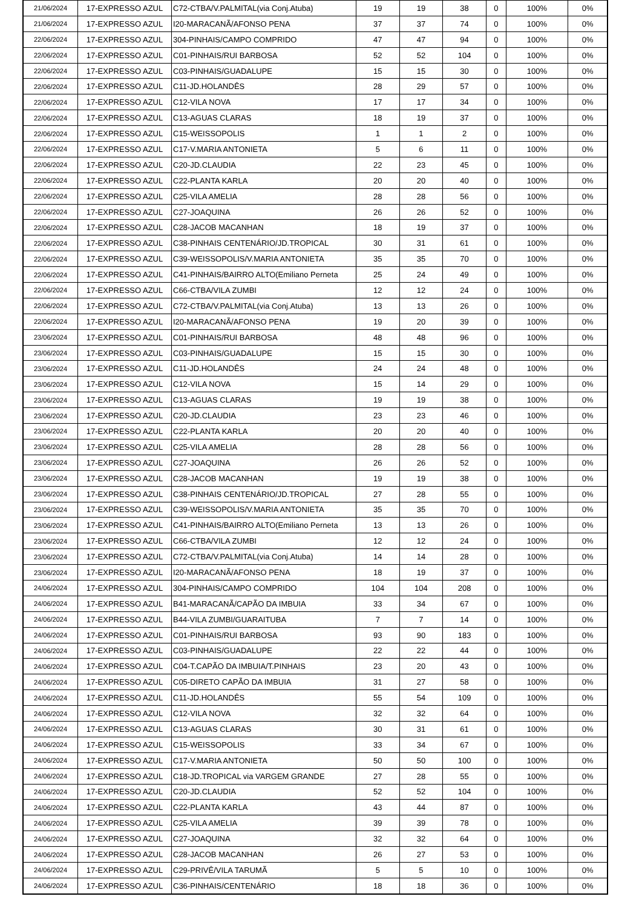| 21/06/2024 | 17-EXPRESSO AZUL | C72-CTBA/V.PALMITAL(via Conj.Atuba) | 19 | 19 | 38 | 0 | 100% | 0% |
| 21/06/2024 | 17-EXPRESSO AZUL | I20-MARACANÃ/AFONSO PENA | 37 | 37 | 74 | 0 | 100% | 0% |
| 22/06/2024 | 17-EXPRESSO AZUL | 304-PINHAIS/CAMPO COMPRIDO | 47 | 47 | 94 | 0 | 100% | 0% |
| 22/06/2024 | 17-EXPRESSO AZUL | C01-PINHAIS/RUI BARBOSA | 52 | 52 | 104 | 0 | 100% | 0% |
| 22/06/2024 | 17-EXPRESSO AZUL | C03-PINHAIS/GUADALUPE | 15 | 15 | 30 | 0 | 100% | 0% |
| 22/06/2024 | 17-EXPRESSO AZUL | C11-JD.HOLANDÊS | 28 | 29 | 57 | 0 | 100% | 0% |
| 22/06/2024 | 17-EXPRESSO AZUL | C12-VILA NOVA | 17 | 17 | 34 | 0 | 100% | 0% |
| 22/06/2024 | 17-EXPRESSO AZUL | C13-AGUAS CLARAS | 18 | 19 | 37 | 0 | 100% | 0% |
| 22/06/2024 | 17-EXPRESSO AZUL | C15-WEISSOPOLIS | 1 | 1 | 2 | 0 | 100% | 0% |
| 22/06/2024 | 17-EXPRESSO AZUL | C17-V.MARIA ANTONIETA | 5 | 6 | 11 | 0 | 100% | 0% |
| 22/06/2024 | 17-EXPRESSO AZUL | C20-JD.CLAUDIA | 22 | 23 | 45 | 0 | 100% | 0% |
| 22/06/2024 | 17-EXPRESSO AZUL | C22-PLANTA KARLA | 20 | 20 | 40 | 0 | 100% | 0% |
| 22/06/2024 | 17-EXPRESSO AZUL | C25-VILA AMELIA | 28 | 28 | 56 | 0 | 100% | 0% |
| 22/06/2024 | 17-EXPRESSO AZUL | C27-JOAQUINA | 26 | 26 | 52 | 0 | 100% | 0% |
| 22/06/2024 | 17-EXPRESSO AZUL | C28-JACOB MACANHAN | 18 | 19 | 37 | 0 | 100% | 0% |
| 22/06/2024 | 17-EXPRESSO AZUL | C38-PINHAIS CENTENÁRIO/JD.TROPICAL | 30 | 31 | 61 | 0 | 100% | 0% |
| 22/06/2024 | 17-EXPRESSO AZUL | C39-WEISSOPOLIS/V.MARIA ANTONIETA | 35 | 35 | 70 | 0 | 100% | 0% |
| 22/06/2024 | 17-EXPRESSO AZUL | C41-PINHAIS/BAIRRO ALTO(Emiliano Perneta | 25 | 24 | 49 | 0 | 100% | 0% |
| 22/06/2024 | 17-EXPRESSO AZUL | C66-CTBA/VILA ZUMBI | 12 | 12 | 24 | 0 | 100% | 0% |
| 22/06/2024 | 17-EXPRESSO AZUL | C72-CTBA/V.PALMITAL(via Conj.Atuba) | 13 | 13 | 26 | 0 | 100% | 0% |
| 22/06/2024 | 17-EXPRESSO AZUL | I20-MARACANÃ/AFONSO PENA | 19 | 20 | 39 | 0 | 100% | 0% |
| 23/06/2024 | 17-EXPRESSO AZUL | C01-PINHAIS/RUI BARBOSA | 48 | 48 | 96 | 0 | 100% | 0% |
| 23/06/2024 | 17-EXPRESSO AZUL | C03-PINHAIS/GUADALUPE | 15 | 15 | 30 | 0 | 100% | 0% |
| 23/06/2024 | 17-EXPRESSO AZUL | C11-JD.HOLANDÊS | 24 | 24 | 48 | 0 | 100% | 0% |
| 23/06/2024 | 17-EXPRESSO AZUL | C12-VILA NOVA | 15 | 14 | 29 | 0 | 100% | 0% |
| 23/06/2024 | 17-EXPRESSO AZUL | C13-AGUAS CLARAS | 19 | 19 | 38 | 0 | 100% | 0% |
| 23/06/2024 | 17-EXPRESSO AZUL | C20-JD.CLAUDIA | 23 | 23 | 46 | 0 | 100% | 0% |
| 23/06/2024 | 17-EXPRESSO AZUL | C22-PLANTA KARLA | 20 | 20 | 40 | 0 | 100% | 0% |
| 23/06/2024 | 17-EXPRESSO AZUL | C25-VILA AMELIA | 28 | 28 | 56 | 0 | 100% | 0% |
| 23/06/2024 | 17-EXPRESSO AZUL | C27-JOAQUINA | 26 | 26 | 52 | 0 | 100% | 0% |
| 23/06/2024 | 17-EXPRESSO AZUL | C28-JACOB MACANHAN | 19 | 19 | 38 | 0 | 100% | 0% |
| 23/06/2024 | 17-EXPRESSO AZUL | C38-PINHAIS CENTENÁRIO/JD.TROPICAL | 27 | 28 | 55 | 0 | 100% | 0% |
| 23/06/2024 | 17-EXPRESSO AZUL | C39-WEISSOPOLIS/V.MARIA ANTONIETA | 35 | 35 | 70 | 0 | 100% | 0% |
| 23/06/2024 | 17-EXPRESSO AZUL | C41-PINHAIS/BAIRRO ALTO(Emiliano Perneta | 13 | 13 | 26 | 0 | 100% | 0% |
| 23/06/2024 | 17-EXPRESSO AZUL | C66-CTBA/VILA ZUMBI | 12 | 12 | 24 | 0 | 100% | 0% |
| 23/06/2024 | 17-EXPRESSO AZUL | C72-CTBA/V.PALMITAL(via Conj.Atuba) | 14 | 14 | 28 | 0 | 100% | 0% |
| 23/06/2024 | 17-EXPRESSO AZUL | I20-MARACANÃ/AFONSO PENA | 18 | 19 | 37 | 0 | 100% | 0% |
| 24/06/2024 | 17-EXPRESSO AZUL | 304-PINHAIS/CAMPO COMPRIDO | 104 | 104 | 208 | 0 | 100% | 0% |
| 24/06/2024 | 17-EXPRESSO AZUL | B41-MARACANÃ/CAPÃO DA IMBUIA | 33 | 34 | 67 | 0 | 100% | 0% |
| 24/06/2024 | 17-EXPRESSO AZUL | B44-VILA ZUMBI/GUARAITUBA | 7 | 7 | 14 | 0 | 100% | 0% |
| 24/06/2024 | 17-EXPRESSO AZUL | C01-PINHAIS/RUI BARBOSA | 93 | 90 | 183 | 0 | 100% | 0% |
| 24/06/2024 | 17-EXPRESSO AZUL | C03-PINHAIS/GUADALUPE | 22 | 22 | 44 | 0 | 100% | 0% |
| 24/06/2024 | 17-EXPRESSO AZUL | C04-T.CAPÃO DA IMBUIA/T.PINHAIS | 23 | 20 | 43 | 0 | 100% | 0% |
| 24/06/2024 | 17-EXPRESSO AZUL | C05-DIRETO CAPÃO DA IMBUIA | 31 | 27 | 58 | 0 | 100% | 0% |
| 24/06/2024 | 17-EXPRESSO AZUL | C11-JD.HOLANDÊS | 55 | 54 | 109 | 0 | 100% | 0% |
| 24/06/2024 | 17-EXPRESSO AZUL | C12-VILA NOVA | 32 | 32 | 64 | 0 | 100% | 0% |
| 24/06/2024 | 17-EXPRESSO AZUL | C13-AGUAS CLARAS | 30 | 31 | 61 | 0 | 100% | 0% |
| 24/06/2024 | 17-EXPRESSO AZUL | C15-WEISSOPOLIS | 33 | 34 | 67 | 0 | 100% | 0% |
| 24/06/2024 | 17-EXPRESSO AZUL | C17-V.MARIA ANTONIETA | 50 | 50 | 100 | 0 | 100% | 0% |
| 24/06/2024 | 17-EXPRESSO AZUL | C18-JD.TROPICAL via VARGEM GRANDE | 27 | 28 | 55 | 0 | 100% | 0% |
| 24/06/2024 | 17-EXPRESSO AZUL | C20-JD.CLAUDIA | 52 | 52 | 104 | 0 | 100% | 0% |
| 24/06/2024 | 17-EXPRESSO AZUL | C22-PLANTA KARLA | 43 | 44 | 87 | 0 | 100% | 0% |
| 24/06/2024 | 17-EXPRESSO AZUL | C25-VILA AMELIA | 39 | 39 | 78 | 0 | 100% | 0% |
| 24/06/2024 | 17-EXPRESSO AZUL | C27-JOAQUINA | 32 | 32 | 64 | 0 | 100% | 0% |
| 24/06/2024 | 17-EXPRESSO AZUL | C28-JACOB MACANHAN | 26 | 27 | 53 | 0 | 100% | 0% |
| 24/06/2024 | 17-EXPRESSO AZUL | C29-PRIVÊ/VILA TARUMÃ | 5 | 5 | 10 | 0 | 100% | 0% |
| 24/06/2024 | 17-EXPRESSO AZUL | C36-PINHAIS/CENTENÁRIO | 18 | 18 | 36 | 0 | 100% | 0% |